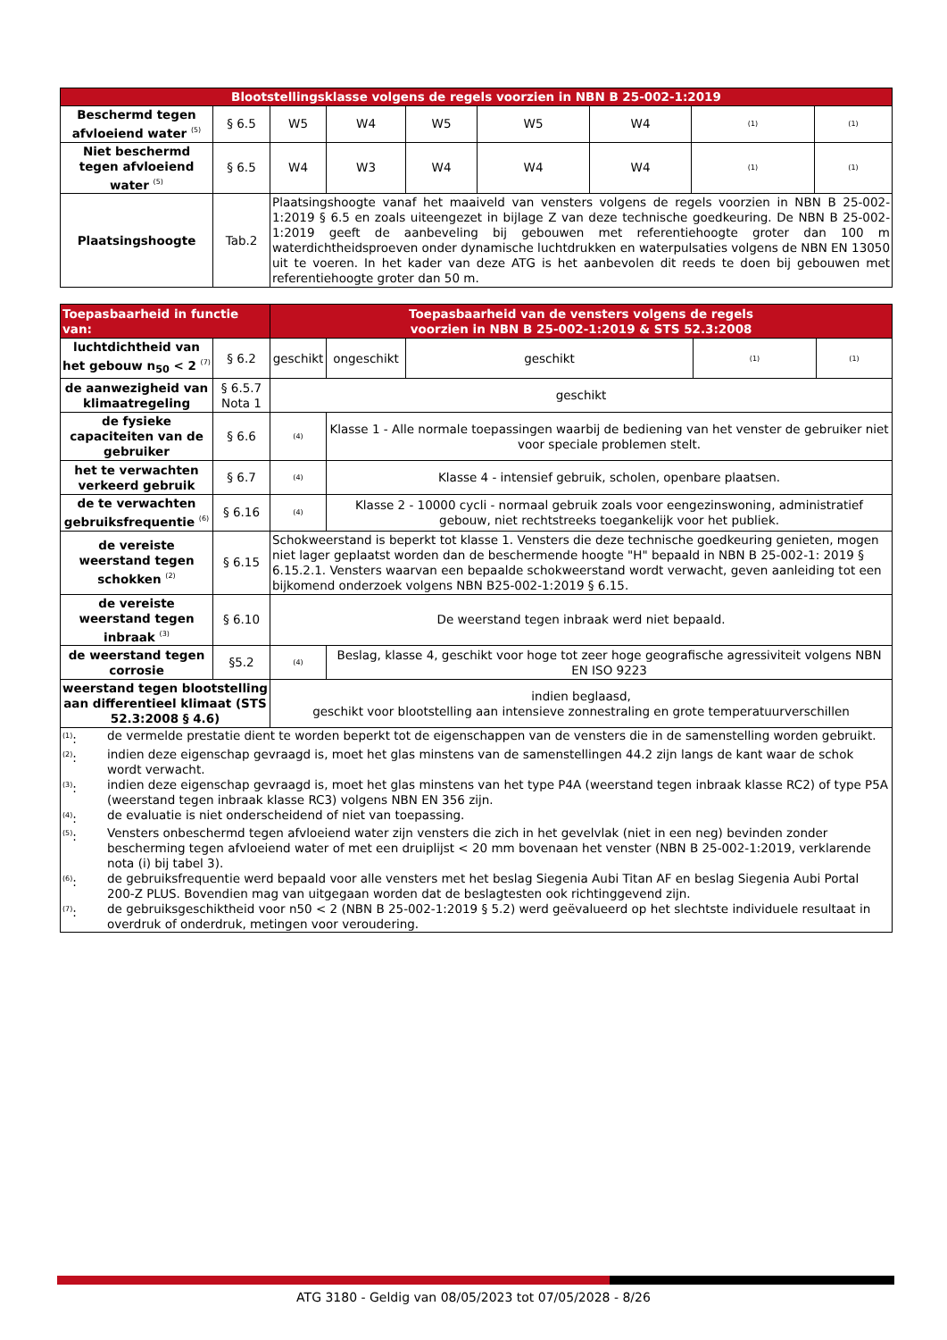| Blootstellingsklasse volgens de regels voorzien in NBN B 25-002-1:2019 | | | | | | | | |
| Beschermd tegen afvloeiend water <sup>(5)</sup> | § 6.5 | W5 | W4 | W5 | W5 | W4 | (1) | (1) |
| Niet beschermd tegen afvloeiend water <sup>(5)</sup> | § 6.5 | W4 | W3 | W4 | W4 | W4 | (1) | (1) |
| Plaatsingshoogte | Tab.2 | Plaatsingshoogte vanaf het maaiveld van vensters volgens de regels voorzien in NBN B 25-002-1:2019 § 6.5 en zoals uiteengezet in bijlage Z van deze technische goedkeuring. De NBN B 25-002-1:2019 geeft de aanbeveling bij gebouwen met referentiehoogte groter dan 100 m waterdichtheidsproeven onder dynamische luchtdrukken en waterpulsaties volgens de NBN EN 13050 uit te voeren. In het kader van deze ATG is het aanbevolen dit reeds te doen bij gebouwen met referentiehoogte groter dan 50 m. | | | | | | |
| Toepasbaarheid in functie van: | | Toepasbaarheid van de vensters volgens de regels voorzien in NBN B 25-002-1:2019 & STS 52.3:2008 | | | | |
| luchtdichtheid van het gebouw n<sub>50</sub> < 2 <sup>(7)</sup> | § 6.2 | geschikt | ongeschikt | geschikt | (1) | (1) |
| de aanwezigheid van klimaatregeling | § 6.5.7 Nota 1 | geschikt | | | | |
| de fysieke capaciteiten van de gebruiker | § 6.6 | (4) | Klasse 1 - Alle normale toepassingen waarbij de bediening van het venster de gebruiker niet voor speciale problemen stelt. | | | |
| het te verwachten verkeerd gebruik | § 6.7 | (4) | Klasse 4 - intensief gebruik, scholen, openbare plaatsen. | | | |
| de te verwachten gebruiksfrequentie <sup>(6)</sup> | § 6.16 | (4) | Klasse 2 - 10000 cycli - normaal gebruik zoals voor eengezinswoning, administratief gebouw, niet rechtstreeks toegankelijk voor het publiek. | | | |
| de vereiste weerstand tegen schokken <sup>(2)</sup> | § 6.15 | Schokweerstand is beperkt tot klasse 1. Vensters die deze technische goedkeuring genieten, mogen niet lager geplaatst worden dan de beschermende hoogte "H" bepaald in NBN B 25-002-1: 2019 § 6.15.2.1. Vensters waarvan een bepaalde schokweerstand wordt verwacht, geven aanleiding tot een bijkomend onderzoek volgens NBN B25-002-1:2019 § 6.15. | | | | |
| de vereiste weerstand tegen inbraak <sup>(3)</sup> | § 6.10 | De weerstand tegen inbraak werd niet bepaald. | | | | |
| de weerstand tegen corrosie | §5.2 | (4) | Beslag, klasse 4, geschikt voor hoge tot zeer hoge geografische agressiviteit volgens NBN EN ISO 9223 | | | |
| weerstand tegen blootstelling aan differentieel klimaat (STS 52.3:2008 § 4.6) | | indien beglaasd, geschikt voor blootstelling aan intensieve zonnestraling en grote temperatuurverschillen | | | | |
| / <sup>(1)</sup>: / de vermelde prestatie dient te worden beperkt tot de eigenschappen van de vensters die in de samenstelling worden gebruikt. / / <sup>(2)</sup>: / indien deze eigenschap gevraagd is, moet het glas minstens van de samenstellingen 44.2 zijn langs de kant waar de schok wordt verwacht. / / <sup>(3)</sup>: / indien deze eigenschap gevraagd is, moet het glas minstens van het type P4A (weerstand tegen inbraak klasse RC2) of type P5A (weerstand tegen inbraak klasse RC3) volgens NBN EN 356 zijn. / / <sup>(4)</sup>: / de evaluatie is niet onderscheidend of niet van toepassing. / / <sup>(5)</sup>: / Vensters onbeschermd tegen afvloeiend water zijn vensters die zich in het gevelvlak (niet in een neg) bevinden zonder bescherming tegen afvloeiend water of met een druiplijst < 20 mm bovenaan het venster (NBN B 25-002-1:2019, verklarende nota (i) bij tabel 3). / / <sup>(6)</sup>: / de gebruiksfrequentie werd bepaald voor alle vensters met het beslag Siegenia Aubi Titan AF en beslag Siegenia Aubi Portal 200-Z PLUS. Bovendien mag van uitgegaan worden dat de beslagtesten ook richtinggevend zijn. / / <sup>(7)</sup>: / de gebruiksgeschiktheid voor n50 < 2 (NBN B 25-002-1:2019 § 5.2) werd geëvalueerd op het slechtste individuele resultaat in overdruk of onderdruk, metingen voor veroudering. / | | | | | | |
ATG 3180 - Geldig van 08/05/2023 tot 07/05/2028 - 8/26